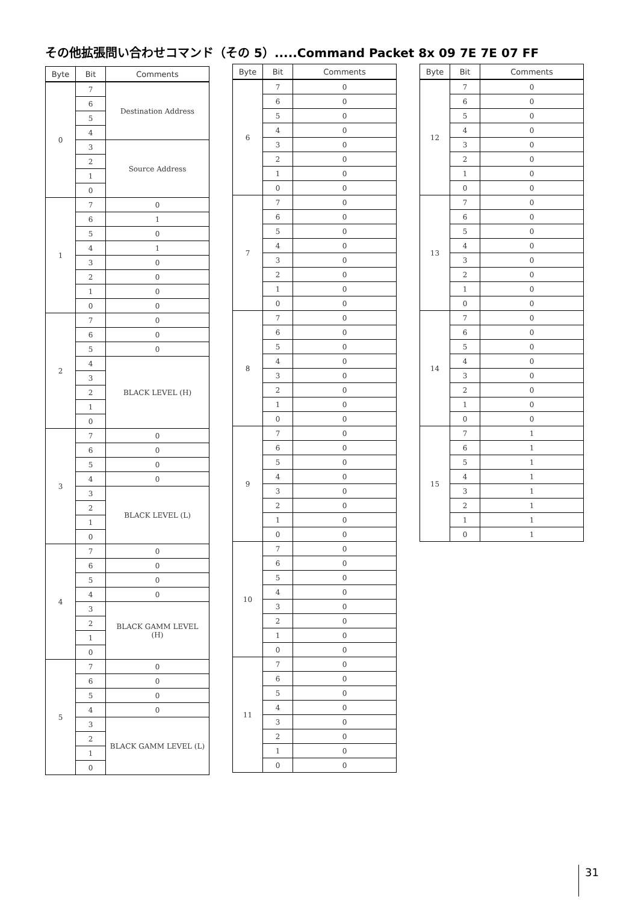その他拡張問い合わせコマンド（その 5）.....Command Packet 8x 09 7E 7E 07 FF
| Byte | Bit | Comments |
| --- | --- | --- |
| 0 | 7 | Destination Address |
| | 6 | |
| | 5 | |
| | 4 | |
| | 3 | Source Address |
| | 2 | |
| | 1 | |
| | 0 | |
| 1 | 7 | 0 |
| | 6 | 1 |
| | 5 | 0 |
| | 4 | 1 |
| | 3 | 0 |
| | 2 | 0 |
| | 1 | 0 |
| | 0 | 0 |
| 2 | 7 | 0 |
| | 6 | 0 |
| | 5 | 0 |
| | 4 | BLACK LEVEL (H) |
| | 3 | |
| | 2 | |
| | 1 | |
| | 0 | |
| 3 | 7 | 0 |
| | 6 | 0 |
| | 5 | 0 |
| | 4 | 0 |
| | 3 | BLACK LEVEL (L) |
| | 2 | |
| | 1 | |
| | 0 | |
| 4 | 7 | 0 |
| | 6 | 0 |
| | 5 | 0 |
| | 4 | 0 |
| | 3 | BLACK GAMM LEVEL (H) |
| | 2 | |
| | 1 | |
| | 0 | |
| 5 | 7 | 0 |
| | 6 | 0 |
| | 5 | 0 |
| | 4 | 0 |
| | 3 | BLACK GAMM LEVEL (L) |
| | 2 | |
| | 1 | |
| | 0 | |
| Byte | Bit | Comments |
| --- | --- | --- |
| 6 | 7 | 0 |
| | 6 | 0 |
| | 5 | 0 |
| | 4 | 0 |
| | 3 | 0 |
| | 2 | 0 |
| | 1 | 0 |
| | 0 | 0 |
| 7 | 7 | 0 |
| | 6 | 0 |
| | 5 | 0 |
| | 4 | 0 |
| | 3 | 0 |
| | 2 | 0 |
| | 1 | 0 |
| | 0 | 0 |
| 8 | 7 | 0 |
| | 6 | 0 |
| | 5 | 0 |
| | 4 | 0 |
| | 3 | 0 |
| | 2 | 0 |
| | 1 | 0 |
| | 0 | 0 |
| 9 | 7 | 0 |
| | 6 | 0 |
| | 5 | 0 |
| | 4 | 0 |
| | 3 | 0 |
| | 2 | 0 |
| | 1 | 0 |
| | 0 | 0 |
| 10 | 7 | 0 |
| | 6 | 0 |
| | 5 | 0 |
| | 4 | 0 |
| | 3 | 0 |
| | 2 | 0 |
| | 1 | 0 |
| | 0 | 0 |
| 11 | 7 | 0 |
| | 6 | 0 |
| | 5 | 0 |
| | 4 | 0 |
| | 3 | 0 |
| | 2 | 0 |
| | 1 | 0 |
| | 0 | 0 |
| Byte | Bit | Comments |
| --- | --- | --- |
| 12 | 7 | 0 |
| | 6 | 0 |
| | 5 | 0 |
| | 4 | 0 |
| | 3 | 0 |
| | 2 | 0 |
| | 1 | 0 |
| | 0 | 0 |
| 13 | 7 | 0 |
| | 6 | 0 |
| | 5 | 0 |
| | 4 | 0 |
| | 3 | 0 |
| | 2 | 0 |
| | 1 | 0 |
| | 0 | 0 |
| 14 | 7 | 0 |
| | 6 | 0 |
| | 5 | 0 |
| | 4 | 0 |
| | 3 | 0 |
| | 2 | 0 |
| | 1 | 0 |
| | 0 | 0 |
| 15 | 7 | 1 |
| | 6 | 1 |
| | 5 | 1 |
| | 4 | 1 |
| | 3 | 1 |
| | 2 | 1 |
| | 1 | 1 |
| | 0 | 1 |
31